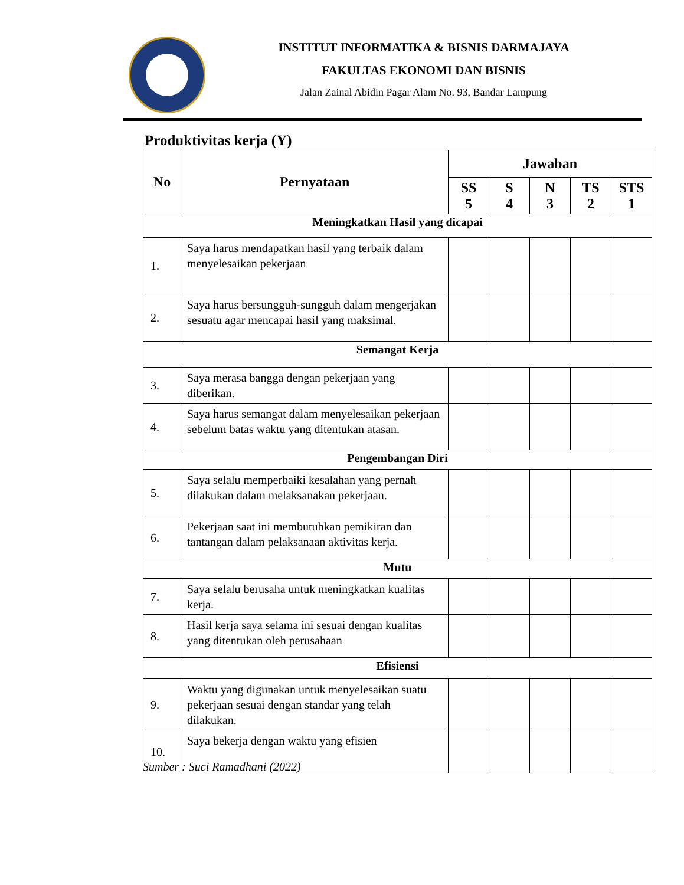INSTITUT INFORMATIKA & BISNIS DARMAJAYA
FAKULTAS EKONOMI DAN BISNIS
Jalan Zainal Abidin Pagar Alam No. 93, Bandar Lampung
Produktivitas kerja (Y)
| No | Pernyataan | Jawaban | | | | |
| --- | --- | --- | --- | --- | --- | --- |
| | | SS 5 | S 4 | N 3 | TS 2 | STS 1 |
| Meningkatkan Hasil yang dicapai | | | | | | |
| 1. | Saya harus mendapatkan hasil yang terbaik dalam menyelesaikan pekerjaan | | | | | |
| 2. | Saya harus bersungguh-sungguh dalam mengerjakan sesuatu agar mencapai hasil yang maksimal. | | | | | |
| Semangat Kerja | | | | | | |
| 3. | Saya merasa bangga dengan pekerjaan yang diberikan. | | | | | |
| 4. | Saya harus semangat dalam menyelesaikan pekerjaan sebelum batas waktu yang ditentukan atasan. | | | | | |
| Pengembangan Diri | | | | | | |
| 5. | Saya selalu memperbaiki kesalahan yang pernah dilakukan dalam melaksanakan pekerjaan. | | | | | |
| 6. | Pekerjaan saat ini membutuhkan pemikiran dan tantangan dalam pelaksanaan aktivitas kerja. | | | | | |
| Mutu | | | | | | |
| 7. | Saya selalu berusaha untuk meningkatkan kualitas kerja. | | | | | |
| 8. | Hasil kerja saya selama ini sesuai dengan kualitas yang ditentukan oleh perusahaan | | | | | |
| Efisiensi | | | | | | |
| 9. | Waktu yang digunakan untuk menyelesaikan suatu pekerjaan sesuai dengan standar yang telah dilakukan. | | | | | |
| 10. | Saya bekerja dengan waktu yang efisien | | | | | |
Sumber : Suci Ramadhani (2022)